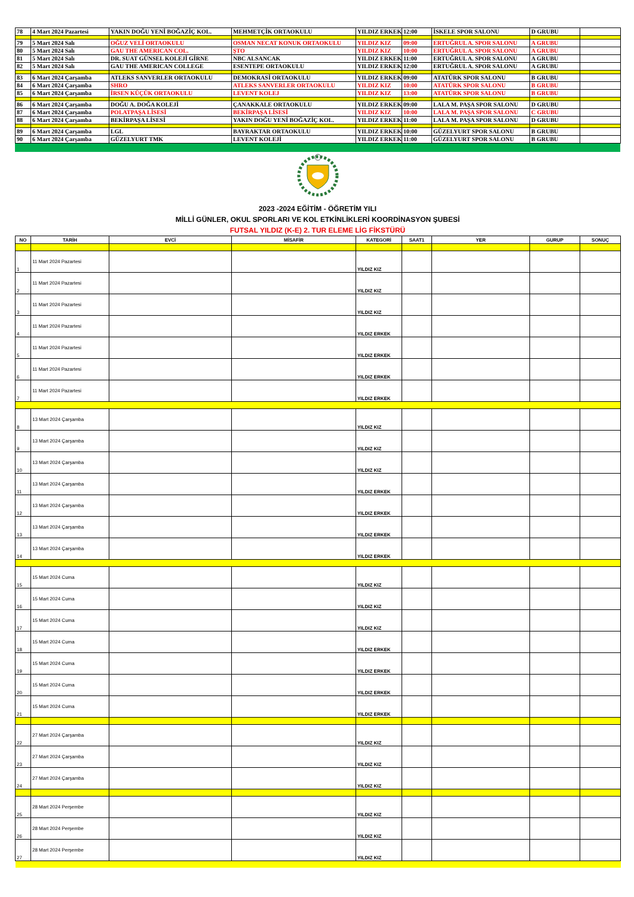| 78 | 4 Mart 2024 Pazartesi | YAKIN DOĞU YENİ BOĞAZİÇ KOL. | MEHMETÇİK ORTAOKULU | YILDIZ ERKEK | 12:00 | İSKELE SPOR SALONU | D GRUBU | |
| 79 | 5 Mart 2024 Salı | OĞUZ VELİ ORTAOKULU | OSMAN NECAT KONUK ORTAOKULU | YILDIZ KIZ | 09:00 | ERTUĞRUL A. SPOR SALONU | A GRUBU | |
| 80 | 5 Mart 2024 Salı | GAU THE AMERICAN COL. | ŞTO | YILDIZ KIZ | 10:00 | ERTUĞRUL A. SPOR SALONU | A GRUBU | |
| 81 | 5 Mart 2024 Salı | DR. SUAT GÜNSEL KOLEJİ GİRNE | NBC ALSANCAK | YILDIZ ERKEK | 11:00 | ERTUĞRUL A. SPOR SALONU | A GRUBU | |
| 82 | 5 Mart 2024 Salı | GAU THE AMERICAN COLLEGE | ESENTEPE ORTAOKULU | YILDIZ ERKEK | 12:00 | ERTUĞRUL A. SPOR SALONU | A GRUBU | |
| 83 | 6 Mart 2024 Çarşamba | ATLEKS SANVERLER ORTAOKULU | DEMOKRASİ ORTAOKULU | YILDIZ ERKEK | 09:00 | ATATÜRK SPOR SALONU | B GRUBU | |
| 84 | 6 Mart 2024 Çarşamba | SHRO | ATLEKS SANVERLER ORTAOKULU | YILDIZ KIZ | 10:00 | ATATÜRK SPOR SALONU | B GRUBU | |
| 85 | 6 Mart 2024 Çarşamba | İRSEN KÜÇÜK ORTAOKULU | LEVENT KOLEJ | YILDIZ KIZ | 13:00 | ATATÜRK SPOR SALONU | B GRUBU | |
| 86 | 6 Mart 2024 Çarşamba | DOĞU A. DOĞA KOLEJİ | ÇANAKKALE ORTAOKULU | YILDIZ ERKEK | 09:00 | LALA M. PAŞA SPOR SALONU | D GRUBU | |
| 87 | 6 Mart 2024 Çarşamba | POLATPAŞA LİSESİ | BEKİRPAŞA LİSESİ | YILDIZ KIZ | 10:00 | LALA M. PAŞA SPOR SALONU | C GRUBU | |
| 88 | 6 Mart 2024 Çarşamba | BEKİRPAŞA LİSESİ | YAKIN DOĞU YENİ BOĞAZİÇ KOL. | YILDIZ ERKEK | 11:00 | LALA M. PAŞA SPOR SALONU | D GRUBU | |
| 89 | 6 Mart 2024 Çarşamba | LGL | BAYRAKTAR ORTAOKULU | YILDIZ ERKEK | 10:00 | GÜZELYURT SPOR SALONU | B GRUBU | |
| 90 | 6 Mart 2024 Çarşamba | GÜZELYURT TMK | LEVENT KOLEJİ | YILDIZ ERKEK | 11:00 | GÜZELYURT SPOR SALONU | B GRUBU | |
2023 -2024 EĞİTİM - ÖĞRETİM YILI
MİLLİ GÜNLER, OKUL SPORLARI VE KOL ETKİNLİKLERİ KOORDİNASYON ŞUBESİ
FUTSAL YILDIZ (K-E) 2. TUR ELEME LİG FİKSTÜRÜ
| NO | TARİH | EVCİ | MİSAFİR | KATEGORİ | SAAT1 | YER | GURUP | SONUÇ |
| --- | --- | --- | --- | --- | --- | --- | --- | --- |
| 1 | 11 Mart 2024 Pazartesi | | | YILDIZ KIZ | | | | |
| 2 | 11 Mart 2024 Pazartesi | | | YILDIZ KIZ | | | | |
| 3 | 11 Mart 2024 Pazartesi | | | YILDIZ KIZ | | | | |
| 4 | 11 Mart 2024 Pazartesi | | | YILDIZ ERKEK | | | | |
| 5 | 11 Mart 2024 Pazartesi | | | YILDIZ ERKEK | | | | |
| 6 | 11 Mart 2024 Pazartesi | | | YILDIZ ERKEK | | | | |
| 7 | 11 Mart 2024 Pazartesi | | | YILDIZ ERKEK | | | | |
| 8 | 13 Mart 2024 Çarşamba | | | YILDIZ KIZ | | | | |
| 9 | 13 Mart 2024 Çarşamba | | | YILDIZ KIZ | | | | |
| 10 | 13 Mart 2024 Çarşamba | | | YILDIZ KIZ | | | | |
| 11 | 13 Mart 2024 Çarşamba | | | YILDIZ ERKEK | | | | |
| 12 | 13 Mart 2024 Çarşamba | | | YILDIZ ERKEK | | | | |
| 13 | 13 Mart 2024 Çarşamba | | | YILDIZ ERKEK | | | | |
| 14 | 13 Mart 2024 Çarşamba | | | YILDIZ ERKEK | | | | |
| 15 | 15 Mart 2024 Cuma | | | YILDIZ KIZ | | | | |
| 16 | 15 Mart 2024 Cuma | | | YILDIZ KIZ | | | | |
| 17 | 15 Mart 2024 Cuma | | | YILDIZ KIZ | | | | |
| 18 | 15 Mart 2024 Cuma | | | YILDIZ ERKEK | | | | |
| 19 | 15 Mart 2024 Cuma | | | YILDIZ ERKEK | | | | |
| 20 | 15 Mart 2024 Cuma | | | YILDIZ ERKEK | | | | |
| 21 | 15 Mart 2024 Cuma | | | YILDIZ ERKEK | | | | |
| 22 | 27 Mart 2024 Çarşamba | | | YILDIZ KIZ | | | | |
| 23 | 27 Mart 2024 Çarşamba | | | YILDIZ KIZ | | | | |
| 24 | 27 Mart 2024 Çarşamba | | | YILDIZ KIZ | | | | |
| 25 | 28 Mart 2024 Perşembe | | | YILDIZ KIZ | | | | |
| 26 | 28 Mart 2024 Perşembe | | | YILDIZ KIZ | | | | |
| 27 | 28 Mart 2024 Perşembe | | | YILDIZ KIZ | | | | |